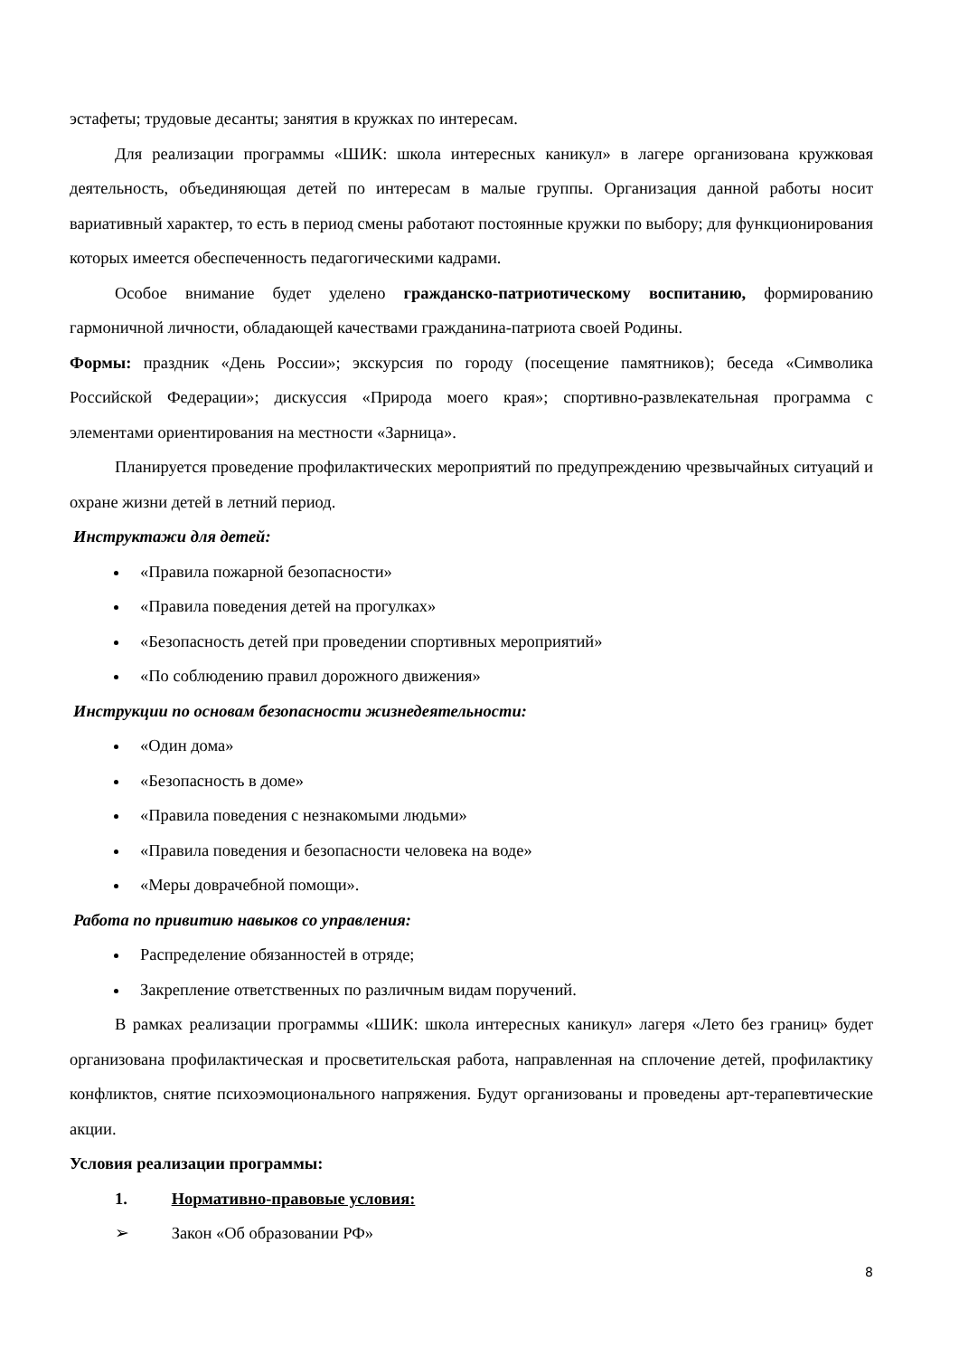эстафеты; трудовые десанты; занятия в кружках по интересам.
Для реализации программы «ШИК: школа интересных каникул» в лагере организована кружковая деятельность, объединяющая детей по интересам в малые группы. Организация данной работы носит вариативный характер, то есть в период смены работают постоянные кружки по выбору; для функционирования которых имеется обеспеченность педагогическими кадрами.
Особое внимание будет уделено гражданско-патриотическому воспитанию, формированию гармоничной личности, обладающей качествами гражданина-патриота своей Родины.
Формы: праздник «День России»; экскурсия по городу (посещение памятников); беседа «Символика Российской Федерации»; дискуссия «Природа моего края»; спортивно-развлекательная программа с элементами ориентирования на местности «Зарница».
Планируется проведение профилактических мероприятий по предупреждению чрезвычайных ситуаций и охране жизни детей в летний период.
Инструктажи для детей:
«Правила пожарной безопасности»
«Правила поведения детей на прогулках»
«Безопасность детей при проведении спортивных мероприятий»
«По соблюдению правил дорожного движения»
Инструкции по основам безопасности жизнедеятельности:
«Один дома»
«Безопасность в доме»
«Правила поведения с незнакомыми людьми»
«Правила поведения и безопасности человека на воде»
«Меры доврачебной помощи».
Работа по привитию навыков со управления:
Распределение обязанностей в отряде;
Закрепление ответственных по различным видам поручений.
В рамках реализации программы «ШИК: школа интересных каникул» лагеря «Лето без границ» будет организована профилактическая и просветительская работа, направленная на сплочение детей, профилактику конфликтов, снятие психоэмоционального напряжения. Будут организованы и проведены арт-терапевтические акции.
Условия реализации программы:
1. Нормативно-правовые условия:
➢ Закон «Об образовании РФ»
8